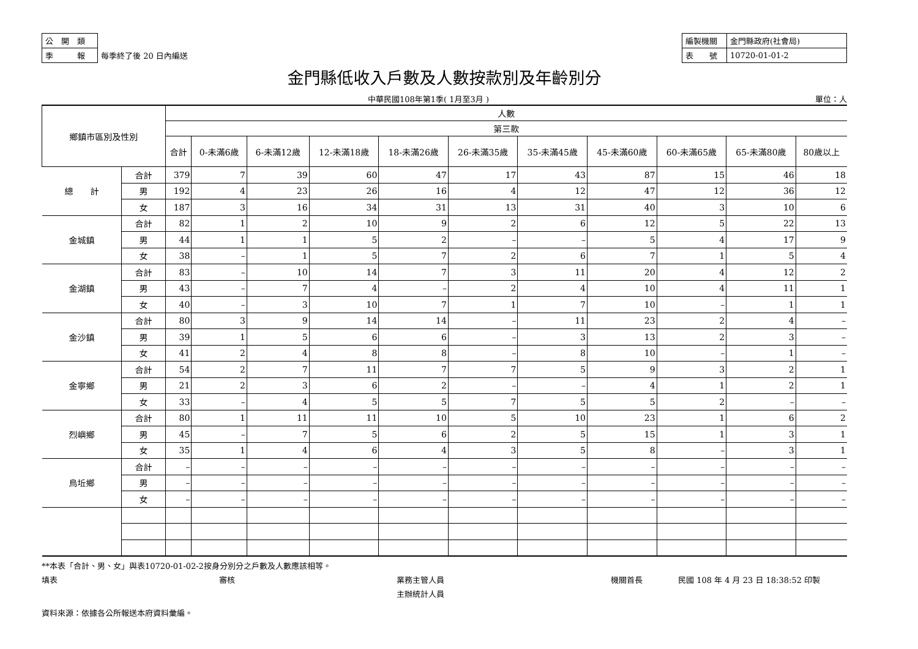| 公 開 類 | |
| 季 報 | 每季終了後 20 日內編送 |
| 編製機關 | 金門縣政府(社會局) |
| 表 號 | 10720-01-01-2 |
金門縣低收入戶數及人數按款別及年齡別分
中華民國108年第1季( 1月至3月 ) 單位：人
| 鄉鎮市區別及性別 | | 人數 | | | | | | | | | | |
| --- | --- | --- | --- | --- | --- | --- | --- | --- | --- | --- | --- | --- |
| | | 第三款 | | | | | | | | | | |
| | | 合計 | 0-未滿6歲 | 6-未滿12歲 | 12-未滿18歲 | 18-未滿26歲 | 26-未滿35歲 | 35-未滿45歲 | 45-未滿60歲 | 60-未滿65歲 | 65-未滿80歲 | 80歲以上 |
| 總 計 | 合計 | 379 | 7 | 39 | 60 | 47 | 17 | 43 | 87 | 15 | 46 | 18 |
| | 男 | 192 | 4 | 23 | 26 | 16 | 4 | 12 | 47 | 12 | 36 | 12 |
| | 女 | 187 | 3 | 16 | 34 | 31 | 13 | 31 | 40 | 3 | 10 | 6 |
| 金城鎮 | 合計 | 82 | 1 | 2 | 10 | 9 | 2 | 6 | 12 | 5 | 22 | 13 |
| | 男 | 44 | 1 | 1 | 5 | 2 | – | – | 5 | 4 | 17 | 9 |
| | 女 | 38 | – | 1 | 5 | 7 | 2 | 6 | 7 | 1 | 5 | 4 |
| 金湖鎮 | 合計 | 83 | – | 10 | 14 | 7 | 3 | 11 | 20 | 4 | 12 | 2 |
| | 男 | 43 | – | 7 | 4 | – | 2 | 4 | 10 | 4 | 11 | 1 |
| | 女 | 40 | – | 3 | 10 | 7 | 1 | 7 | 10 | – | 1 | 1 |
| 金沙鎮 | 合計 | 80 | 3 | 9 | 14 | 14 | – | 11 | 23 | 2 | 4 | – |
| | 男 | 39 | 1 | 5 | 6 | 6 | – | 3 | 13 | 2 | 3 | – |
| | 女 | 41 | 2 | 4 | 8 | 8 | – | 8 | 10 | – | 1 | – |
| 金寧鄉 | 合計 | 54 | 2 | 7 | 11 | 7 | 7 | 5 | 9 | 3 | 2 | 1 |
| | 男 | 21 | 2 | 3 | 6 | 2 | – | – | 4 | 1 | 2 | 1 |
| | 女 | 33 | – | 4 | 5 | 5 | 7 | 5 | 5 | 2 | – | – |
| 烈嶼鄉 | 合計 | 80 | 1 | 11 | 11 | 10 | 5 | 10 | 23 | 1 | 6 | 2 |
| | 男 | 45 | – | 7 | 5 | 6 | 2 | 5 | 15 | 1 | 3 | 1 |
| | 女 | 35 | 1 | 4 | 6 | 4 | 3 | 5 | 8 | – | 3 | 1 |
| 烏坵鄉 | 合計 | – | – | – | – | – | – | – | – | – | – | – |
| | 男 | – | – | – | – | – | – | – | – | – | – | – |
| | 女 | – | – | – | – | – | – | – | – | – | – | – |
**本表「合計、男、女」與表10720-01-02-2按身分別分之戶數及人數應該相等。
填表 審核 業務主管人員
主辦統計人員 機關首長 民國 108 年 4 月 23 日 18:38:52 印製
資料來源：依據各公所報送本府資料彙編。